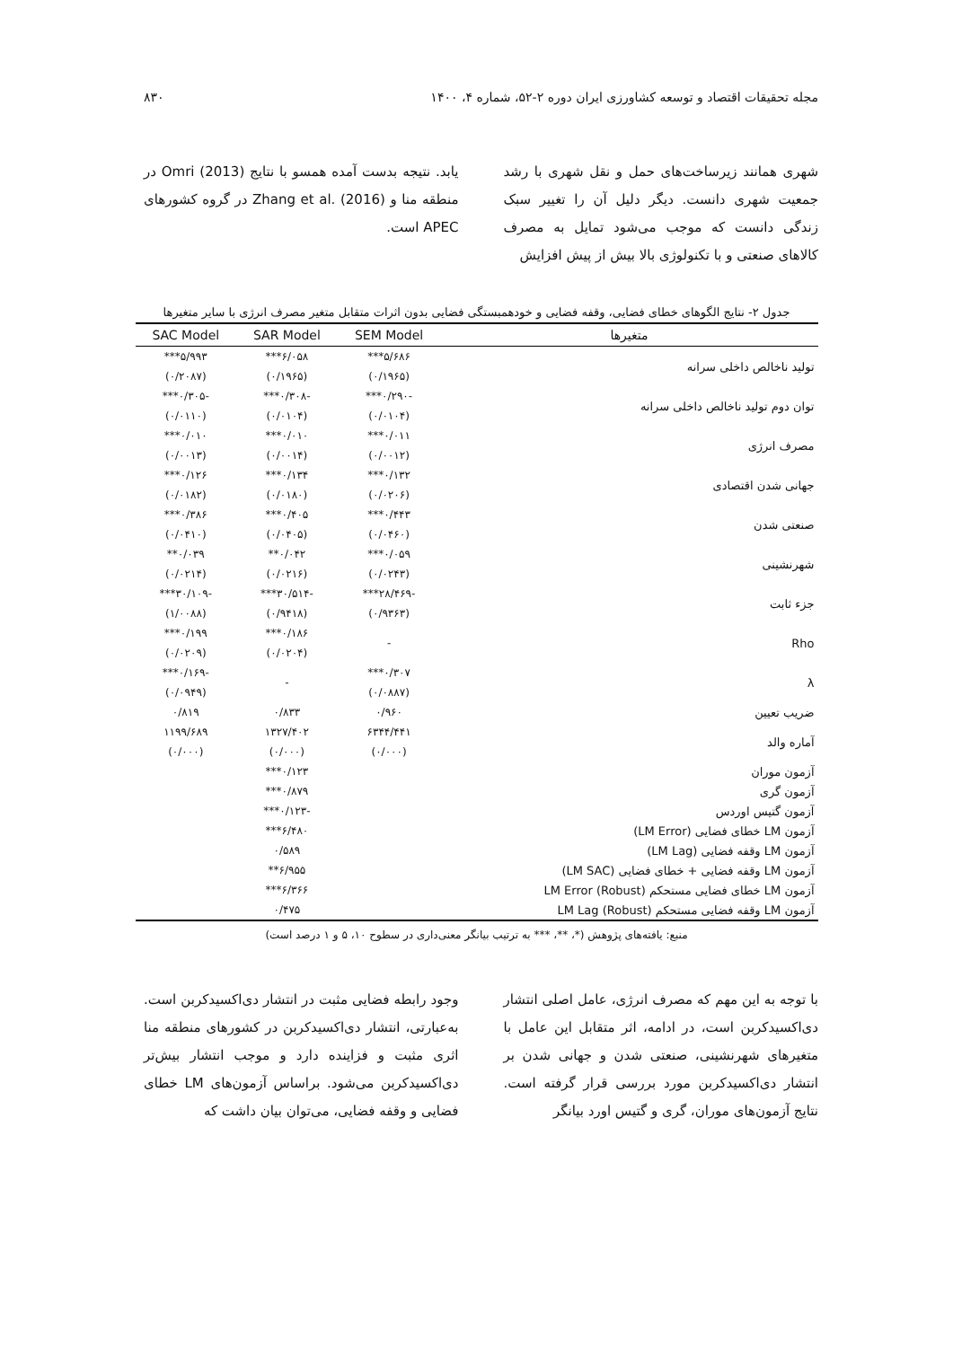مجله تحقیقات اقتصاد و توسعه کشاورزی ایران دوره ۲-۵۲، شماره ۴، ۱۴۰۰ ۸۳۰
شهری همانند زیرساخت‌های حمل و نقل شهری با رشد جمعیت شهری دانست. دیگر دلیل آن را تغییر سبک زندگی دانست که موجب می‌شود تمایل به مصرف کالاهای صنعتی و با تکنولوژی بالا بیش از پیش افزایش
یابد. نتیجه بدست آمده همسو با نتایج Omri (2013) در منطقه منا و Zhang et al. (2016) در گروه کشورهای APEC است.
جدول ۲- نتایج الگوهای خطای فضایی، وقفه فضایی و خودهمبستگی فضایی بدون اثرات متقابل متغیر مصرف انرژی با سایر متغیرها
| متغیرها | SEM Model | SAR Model | SAC Model |
| --- | --- | --- | --- |
| تولید ناخالص داخلی سرانه | ۵/۶۸۶*** | ۶/۰۵۸*** | ۵/۹۹۳*** |
| | (۰/۱۹۶۵) | (۰/۱۹۶۵) | (۰/۲۰۸۷) |
| توان دوم تولید ناخالص داخلی سرانه | -۰/۲۹۰*** | -۰/۳۰۸*** | -۰/۳۰۵*** |
| | (۰/۰۱۰۴) | (۰/۰۱۰۴) | (۰/۰۱۱۰) |
| مصرف انرژی | ۰/۰۱۱*** | ۰/۰۱۰*** | ۰/۰۱۰*** |
| | (۰/۰۰۱۲) | (۰/۰۰۱۴) | (۰/۰۰۱۳) |
| جهانی شدن اقتصادی | ۰/۱۳۲*** | ۰/۱۳۴*** | ۰/۱۲۶*** |
| | (۰/۰۲۰۶) | (۰/۰۱۸۰) | (۰/۰۱۸۲) |
| صنعتی شدن | ۰/۴۴۳*** | ۰/۴۰۵*** | ۰/۳۸۶*** |
| | (۰/۰۴۶۰) | (۰/۰۴۰۵) | (۰/۰۴۱۰) |
| شهرنشینی | ۰/۰۵۹*** | ۰/۰۴۲** | ۰/۰۳۹** |
| | (۰/۰۲۴۳) | (۰/۰۲۱۶) | (۰/۰۲۱۴) |
| جزء ثابت | -۲۸/۴۶۹*** | -۳۰/۵۱۴*** | -۳۰/۱۰۹*** |
| | (۰/۹۳۶۳) | (۰/۹۴۱۸) | (۱/۰۰۸۸) |
| Rho | - | ۰/۱۸۶*** | ۰/۱۹۹*** |
| | | (۰/۰۲۰۴) | (۰/۰۲۰۹) |
| λ | ۰/۳۰۷*** | - | -۰/۱۶۹*** |
| | (۰/۰۸۸۷) | | (۰/۰۹۴۹) |
| ضریب تعیین | ۰/۹۶۰ | ۰/۸۳۳ | ۰/۸۱۹ |
| آماره والد | ۶۳۴۴/۴۴۱ | ۱۳۲۷/۴۰۲ | ۱۱۹۹/۶۸۹ |
| | (۰/۰۰۰) | (۰/۰۰۰) | (۰/۰۰۰) |
| آزمون موران | | ۰/۱۲۳*** | |
| آزمون گری | | ۰/۸۷۹*** | |
| آزمون گتیس اوردس | | -۰/۱۲۳*** | |
| آزمون LM خطای فضایی (LM Error) | | ۶/۴۸۰*** | |
| آزمون LM وقفه فضایی (LM Lag) | | ۰/۵۸۹ | |
| آزمون LM وقفه فضایی + خطای فضایی (LM SAC) | | ۶/۹۵۵** | |
| آزمون LM خطای فضایی مستحکم LM Error (Robust) | | ۶/۳۶۶*** | |
| آزمون LM وقفه فضایی مستحکم LM Lag (Robust) | | ۰/۴۷۵ | |
منبع: یافته‌های پژوهش (*، **، *** به ترتیب بیانگر معنی‌داری در سطوح ۱۰، ۵ و ۱ درصد است)
با توجه به این مهم که مصرف انرژی، عامل اصلی انتشار دی‌اکسیدکربن است، در ادامه، اثر متقابل این عامل با متغیرهای شهرنشینی، صنعتی شدن و جهانی شدن بر انتشار دی‌اکسیدکربن مورد بررسی قرار گرفته است. نتایج آزمون‌های موران، گری و گتیس اورد بیانگر
وجود رابطه فضایی مثبت در انتشار دی‌اکسیدکربن است. به‌عبارتی، انتشار دی‌اکسیدکربن در کشورهای منطقه منا اثری مثبت و فزاینده دارد و موجب انتشار بیش‌تر دی‌اکسیدکربن می‌شود. براساس آزمون‌های LM خطای فضایی و وقفه فضایی، می‌توان بیان داشت که